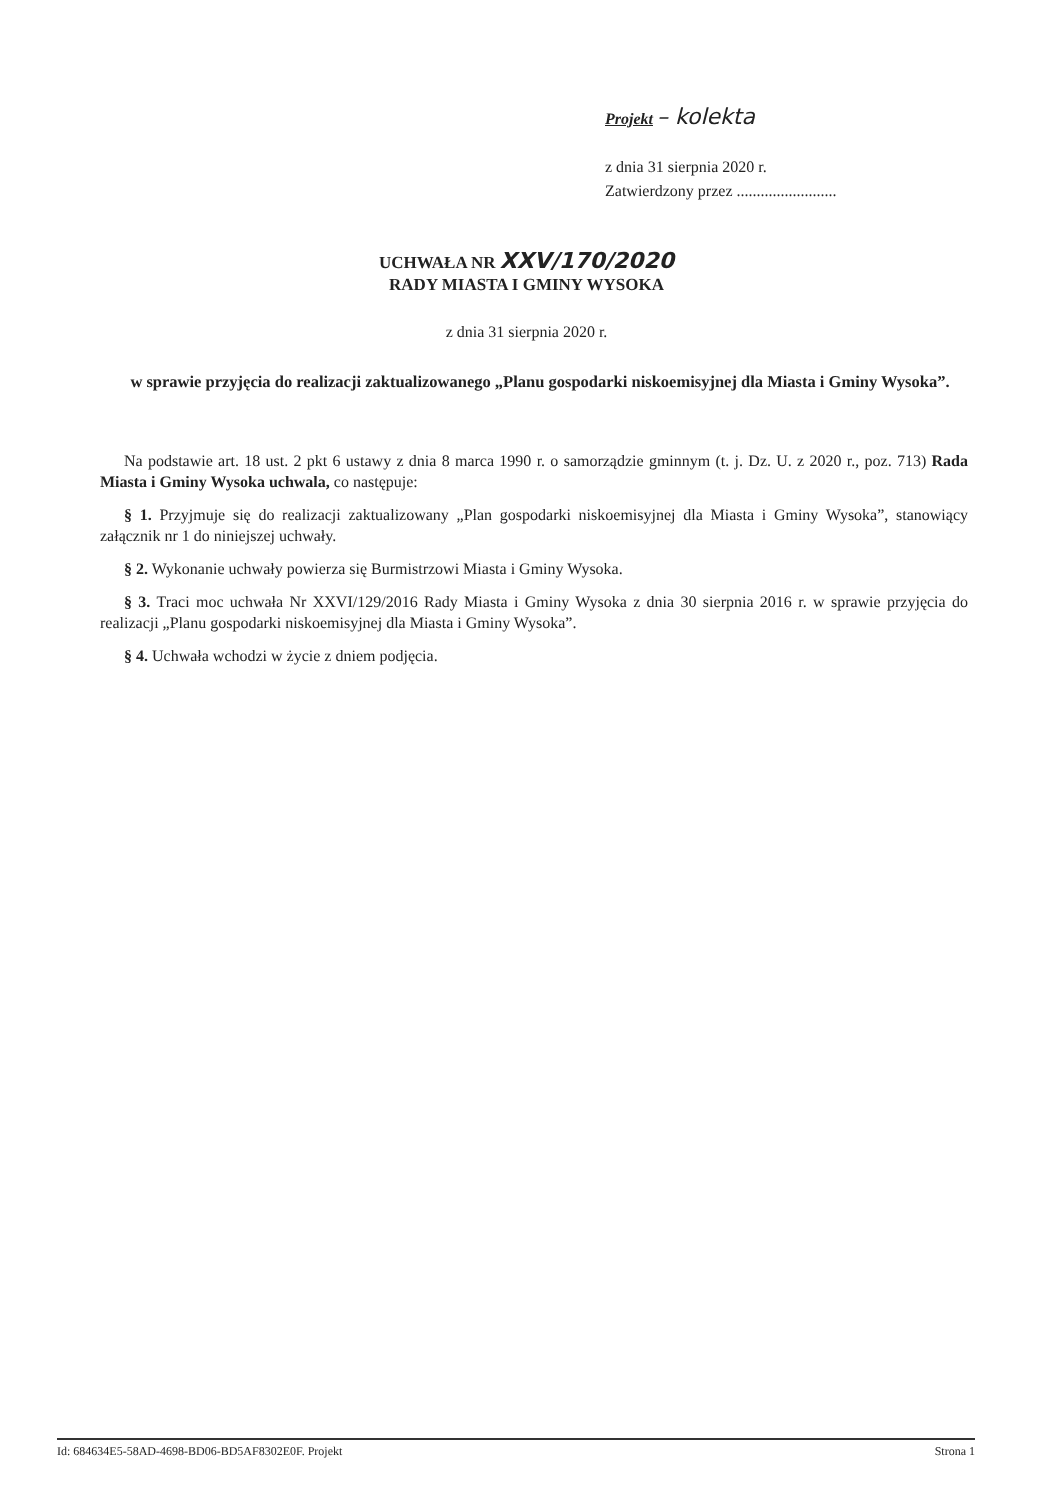Projekt – kolekta
z dnia 31 sierpnia 2020 r.
Zatwierdzony przez .........................
UCHWAŁA NR XXV/170/2020
RADY MIASTA I GMINY WYSOKA
z dnia 31 sierpnia 2020 r.
w sprawie przyjęcia do realizacji zaktualizowanego „Planu gospodarki niskoemisyjnej dla Miasta i Gminy Wysoka”.
Na podstawie art. 18 ust. 2 pkt 6 ustawy z dnia 8 marca 1990 r. o samorządzie gminnym (t. j. Dz. U. z 2020 r., poz. 713) Rada Miasta i Gminy Wysoka uchwala, co następuje:
§ 1. Przyjmuje się do realizacji zaktualizowany „Plan gospodarki niskoemisyjnej dla Miasta i Gminy Wysoka”, stanowiący załącznik nr 1 do niniejszej uchwały.
§ 2. Wykonanie uchwały powierza się Burmistrzowi Miasta i Gminy Wysoka.
§ 3. Traci moc uchwała Nr XXVI/129/2016 Rady Miasta i Gminy Wysoka z dnia 30 sierpnia 2016 r. w sprawie przyjęcia do realizacji „Planu gospodarki niskoemisyjnej dla Miasta i Gminy Wysoka”.
§ 4. Uchwała wchodzi w życie z dniem podjęcia.
Id: 684634E5-58AD-4698-BD06-BD5AF8302E0F. Projekt Strona 1